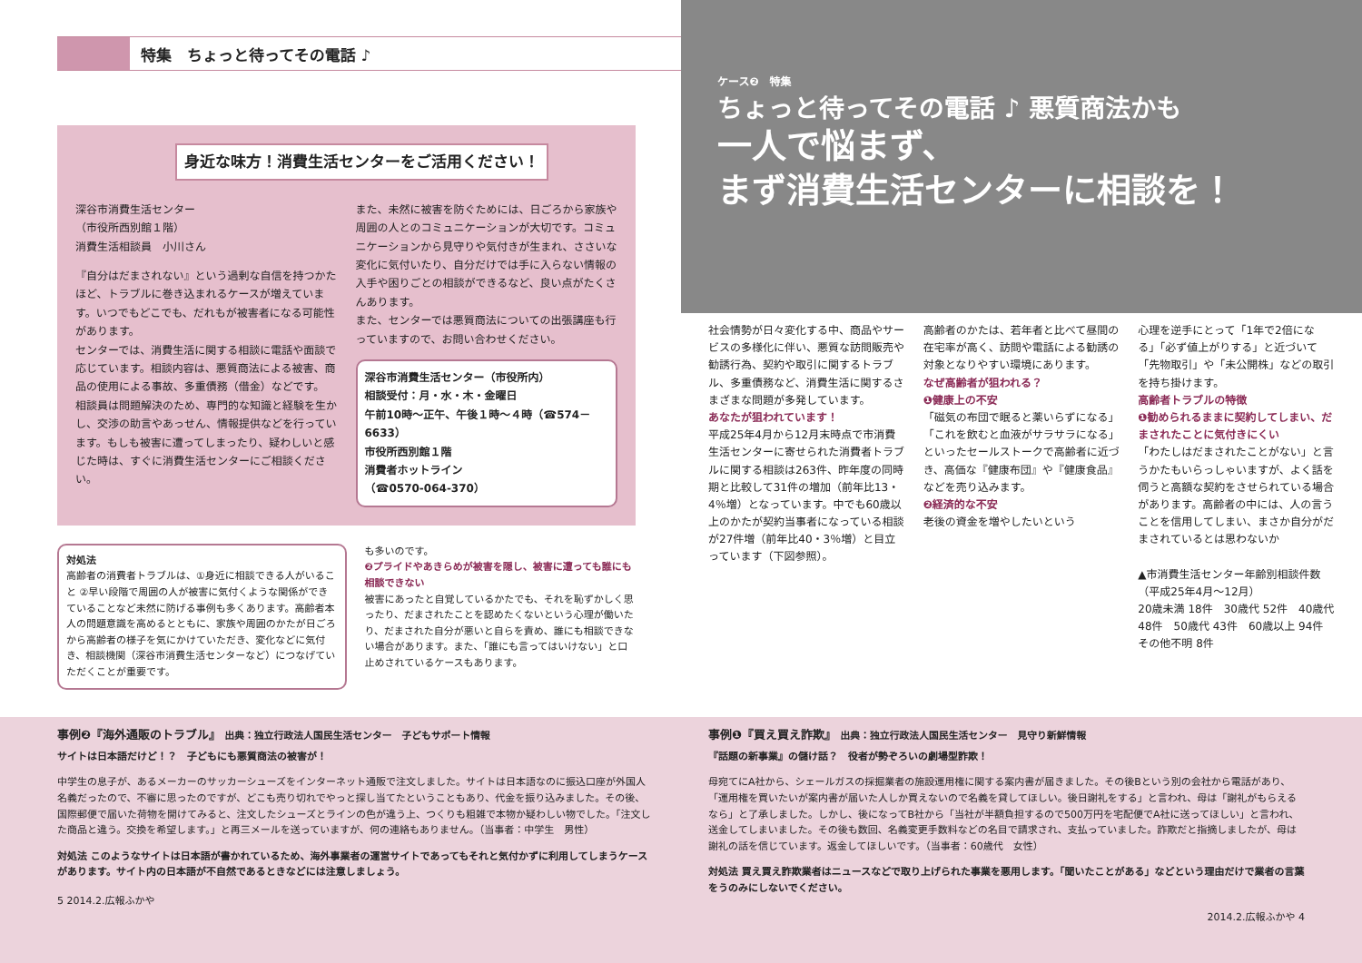特集　ちょっと待ってその電話 ♪
身近な味方！消費生活センターをご活用ください！
深谷市消費生活センター
（市役所西別館１階）
消費生活相談員　小川さん
『自分はだまされない』という過剰な自信を持つかたほど、トラブルに巻き込まれるケースが増えています。いつでもどこでも、だれもが被害者になる可能性があります。
センターでは、消費生活に関する相談に電話や面談で応じています。相談内容は、悪質商法による被害、商品の使用による事故、多重債務（借金）などです。
相談員は問題解決のため、専門的な知識と経験を生かし、交渉の助言やあっせん、情報提供などを行っています。もしも被害に遭ってしまったり、疑わしいと感じた時は、すぐに消費生活センターにご相談ください。
また、未然に被害を防ぐためには、日ごろから家族や周囲の人とのコミュニケーションが大切です。コミュニケーションから見守りや気付きが生まれ、ささいな変化に気付いたり、自分だけでは手に入らない情報の入手や困りごとの相談ができるなど、良い点がたくさんあります。
また、センターでは悪質商法についての出張講座も行っていますので、お問い合わせください。
深谷市消費生活センター（市役所内）
相談受付：月・水・木・金曜日
午前10時～正午、午後１時～４時（☎574－6633）
市役所西別館１階
消費者ホットライン
（☎0570-064-370）
対処法
高齢者の消費者トラブルは、①身近に相談できる人がいること ②早い段階で周囲の人が被害に気付くような関係ができていることなど未然に防げる事例も多くあります。高齢者本人の問題意識を高めるとともに、家族や周囲のかたが日ごろから高齢者の様子を気にかけていただき、変化などに気付き、相談機関（深谷市消費生活センターなど）につなげていただくことが重要です。
も多いのです。
❷プライドやあきらめが被害を隠し、被害に遭っても誰にも相談できない
被害にあったと自覚しているかたでも、それを恥ずかしく思ったり、だまされたことを認めたくないという心理が働いたり、だまされた自分が悪いと自らを責め、誰にも相談できない場合があります。また、「誰にも言ってはいけない」と口止めされているケースもあります。
ケース❷　特集
ちょっと待ってその電話 ♪ 悪質商法かも
一人で悩まず、
まず消費生活センターに相談を！
社会情勢が日々変化する中、商品やサービスの多様化に伴い、悪質な訪問販売や勧誘行為、契約や取引に関するトラブル、多重債務など、消費生活に関するさまざまな問題が多発しています。
あなたが狙われています！
平成25年4月から12月末時点で市消費生活センターに寄せられた消費者トラブルに関する相談は263件、昨年度の同時期と比較して31件の増加（前年比13・4％増）となっています。中でも60歳以上のかたが契約当事者になっている相談が27件増（前年比40・3％増）と目立っています（下図参照）。
高齢者のかたは、若年者と比べて昼間の在宅率が高く、訪問や電話による勧誘の対象となりやすい環境にあります。
なぜ高齢者が狙われる？
❶健康上の不安
「磁気の布団で眠ると薬いらずになる」「これを飲むと血液がサラサラになる」といったセールストークで高齢者に近づき、高価な『健康布団』や『健康食品』などを売り込みます。
❷経済的な不安
老後の資金を増やしたいという
心理を逆手にとって「1年で2倍になる」「必ず値上がりする」と近づいて「先物取引」や「未公開株」などの取引を持ち掛けます。
高齢者トラブルの特徴
❶勧められるままに契約してしまい、だまされたことに気付きにくい
「わたしはだまされたことがない」と言うかたもいらっしゃいますが、よく話を伺うと高額な契約をさせられている場合があります。高齢者の中には、人の言うことを信用してしまい、まさか自分がだまされているとは思わないか
▲市消費生活センター年齢別相談件数（平成25年4月～12月）
20歳未満 18件　30歳代 52件　40歳代 48件　50歳代 43件　60歳以上 94件　その他不明 8件
事例❷『海外通販のトラブル』 出典：独立行政法人国民生活センター　子どもサポート情報
サイトは日本語だけど！？　子どもにも悪質商法の被害が！
中学生の息子が、あるメーカーのサッカーシューズをインターネット通販で注文しました。サイトは日本語なのに振込口座が外国人名義だったので、不審に思ったのですが、どこも売り切れでやっと探し当てたということもあり、代金を振り込みました。その後、国際郵便で届いた荷物を開けてみると、注文したシューズとラインの色が違う上、つくりも粗雑で本物か疑わしい物でした。「注文した商品と違う。交換を希望します。」と再三メールを送っていますが、何の連絡もありません。（当事者：中学生　男性）
対処法 このようなサイトは日本語が書かれているため、海外事業者の運営サイトであってもそれと気付かずに利用してしまうケースがあります。サイト内の日本語が不自然であるときなどには注意しましょう。
5 2014.2.広報ふかや
事例❶『買え買え詐欺』 出典：独立行政法人国民生活センター　見守り新鮮情報
『話題の新事業』の儲け話？　役者が勢ぞろいの劇場型詐欺！
母宛てにA社から、シェールガスの採掘業者の施設運用権に関する案内書が届きました。その後Bという別の会社から電話があり、「運用権を買いたいが案内書が届いた人しか買えないので名義を貸してほしい。後日謝礼をする」と言われ、母は「謝礼がもらえるなら」と了承しました。しかし、後になってB社から「当社が半額負担するので500万円を宅配便でA社に送ってほしい」と言われ、送金してしまいました。その後も数回、名義変更手数料などの名目で請求され、支払っていました。詐欺だと指摘しましたが、母は謝礼の話を信じています。返金してほしいです。（当事者：60歳代　女性）
対処法 買え買え詐欺業者はニュースなどで取り上げられた事業を悪用します。「聞いたことがある」などという理由だけで業者の言葉をうのみにしないでください。
2014.2.広報ふかや 4